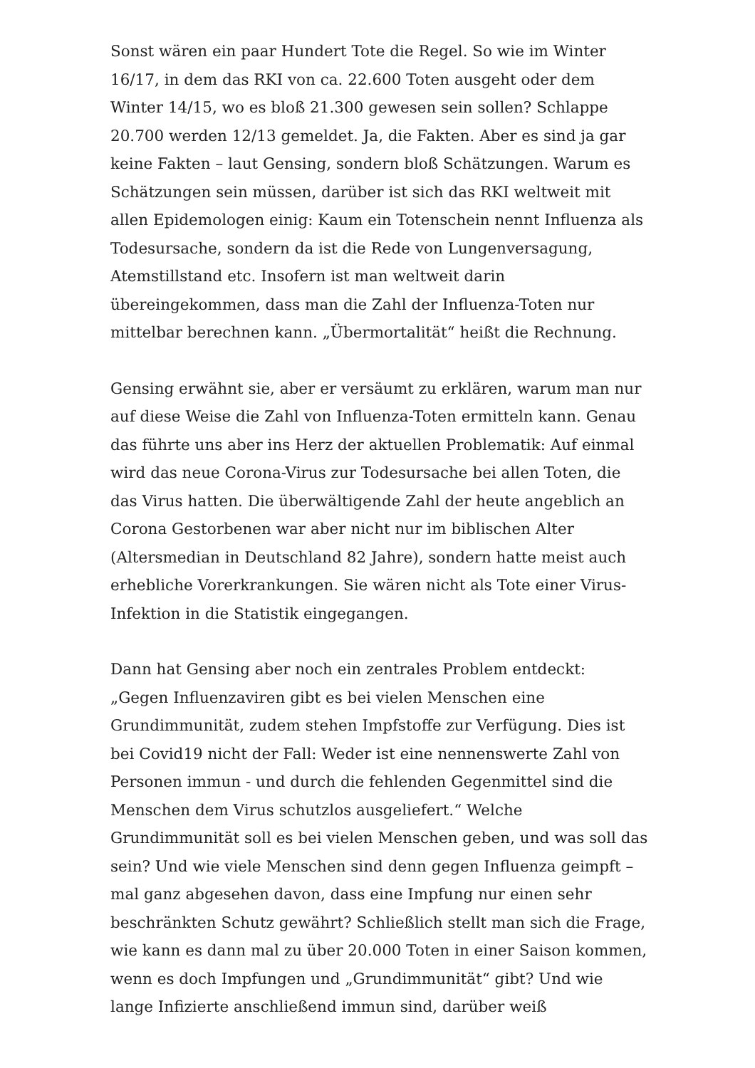Sonst wären ein paar Hundert Tote die Regel. So wie im Winter 16/17, in dem das RKI von ca. 22.600 Toten ausgeht oder dem Winter 14/15, wo es bloß 21.300 gewesen sein sollen? Schlappe 20.700 werden 12/13 gemeldet. Ja, die Fakten. Aber es sind ja gar keine Fakten – laut Gensing, sondern bloß Schätzungen. Warum es Schätzungen sein müssen, darüber ist sich das RKI weltweit mit allen Epidemologen einig: Kaum ein Totenschein nennt Influenza als Todesursache, sondern da ist die Rede von Lungenversagung, Atemstillstand etc. Insofern ist man weltweit darin übereingekommen, dass man die Zahl der Influenza-Toten nur mittelbar berechnen kann. „Übermortalität“ heißt die Rechnung.
Gensing erwähnt sie, aber er versäumt zu erklären, warum man nur auf diese Weise die Zahl von Influenza-Toten ermitteln kann. Genau das führte uns aber ins Herz der aktuellen Problematik: Auf einmal wird das neue Corona-Virus zur Todesursache bei allen Toten, die das Virus hatten. Die überwältigende Zahl der heute angeblich an Corona Gestorbenen war aber nicht nur im biblischen Alter (Altersmedian in Deutschland 82 Jahre), sondern hatte meist auch erhebliche Vorerkrankungen. Sie wären nicht als Tote einer Virus-Infektion in die Statistik eingegangen.
Dann hat Gensing aber noch ein zentrales Problem entdeckt: „Gegen Influenzaviren gibt es bei vielen Menschen eine Grundimmunität, zudem stehen Impfstoffe zur Verfügung. Dies ist bei Covid19 nicht der Fall: Weder ist eine nennenswerte Zahl von Personen immun - und durch die fehlenden Gegenmittel sind die Menschen dem Virus schutzlos ausgeliefert.“ Welche Grundimmunität soll es bei vielen Menschen geben, und was soll das sein? Und wie viele Menschen sind denn gegen Influenza geimpft – mal ganz abgesehen davon, dass eine Impfung nur einen sehr beschränkten Schutz gewährt? Schließlich stellt man sich die Frage, wie kann es dann mal zu über 20.000 Toten in einer Saison kommen, wenn es doch Impfungen und „Grundimmunität“ gibt? Und wie lange Infizierte anschließend immun sind, darüber weiß